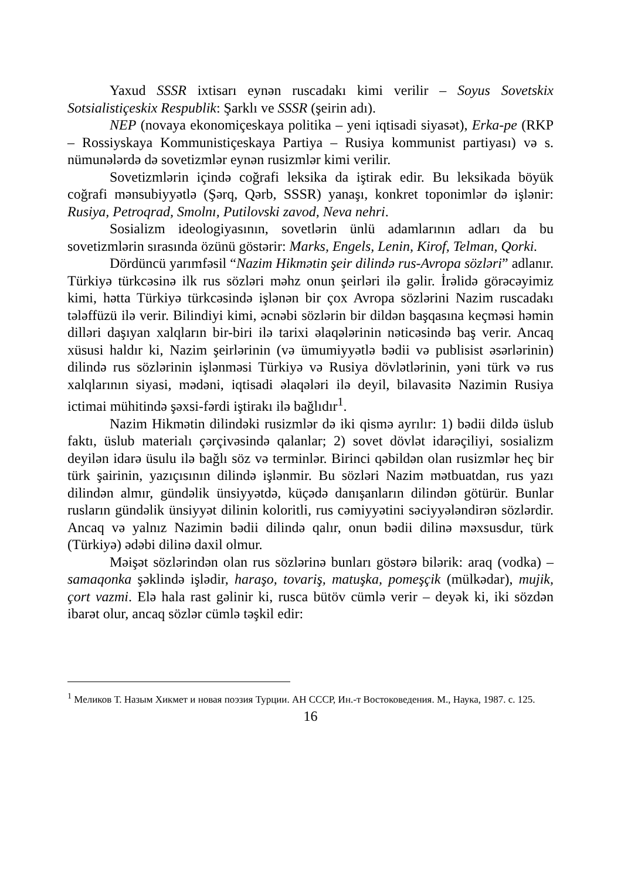Yaxud SSSR ixtisarı eynən ruscadakı kimi verilir – Soyus Sovetskix Sotsialistiçeskix Respublik: Şarklı ve SSSR (şeirin adı).
NEP (novaya ekonomiçeskaya politika – yeni iqtisadi siyasət), Erka-pe (RKP – Rossiyskaya Kommunistiçeskaya Partiya – Rusiya kommunist partiyası) və s. nümunələrdə də sovetizmlər eynən rusizmlər kimi verilir.
Sovetizmlərin içində coğrafi leksika da iştirak edir. Bu leksikada böyük coğrafi mənsubiyyətlə (Şərq, Qərb, SSSR) yanaşı, konkret toponimlər də işlənir: Rusiya, Petroqrad, Smolnı, Putilovski zavod, Neva nehri.
Sosializm ideologiyasının, sovetlərin ünlü adamlarının adları da bu sovetizmlərin sırasında özünü göstərir: Marks, Engels, Lenin, Kirof, Telman, Qorki.
Dördüncü yarımfəsil “Nazim Hikmətin şeir dilində rus-Avropa sözləri” adlanır. Türkiyə türkcəsinə ilk rus sözləri məhz onun şeirləri ilə gəlir. İrəlidə görəcəyimiz kimi, hətta Türkiyə türkcəsində işlənən bir çox Avropa sözlərini Nazim ruscadakı tələffüzü ilə verir. Bilindiyi kimi, əcnəbi sözlərin bir dildən başqasına keçməsi həmin dilləri daşıyan xalqların bir-biri ilə tarixi əlaqələrinin nəticəsində baş verir. Ancaq xüsusi haldır ki, Nazim şeirlərinin (və ümumiyyətlə bədii və publisist əsərlərinin) dilində rus sözlərinin işlənməsi Türkiyə və Rusiya dövlətlərinin, yəni türk və rus xalqlarının siyasi, mədəni, iqtisadi əlaqələri ilə deyil, bilavasitə Nazimin Rusiya ictimai mühitində şəxsi-fərdi iştirakı ilə bağlıdır<sup>1</sup>.
Nazim Hikmətin dilindəki rusizmlər də iki qismə ayrılır: 1) bədii dildə üslub faktı, üslub materialı çərçivəsində qalanlar; 2) sovet dövlət idarəçiliyi, sosializm deyilən idarə üsulu ilə bağlı söz və terminlər. Birinci qəbildən olan rusizmlər heç bir türk şairinin, yazıçısının dilində işlənmir. Bu sözləri Nazim mətbuatdan, rus yazı dilindən almır, gündəlik ünsiyyətdə, küçədə danışanların dilindən götürür. Bunlar rusların gündəlik ünsiyyət dilinin koloritli, rus cəmiyyətini səciyyələndirən sözlərdir. Ancaq və yalnız Nazimin bədii dilində qalır, onun bədii dilinə məxsusdur, türk (Türkiyə) ədəbi dilinə daxil olmur.
Məişət sözlərindən olan rus sözlərinə bunları göstərə bilərik: araq (vodka) – samaqonka şəklində işlədir, haraşo, tovariş, matuşka, pomeşçik (mülkədar), mujik, çort vazmi. Elə hala rast gəlinir ki, rusca bütöv cümlə verir – deyək ki, iki sözdən ibarət olur, ancaq sözlər cümlə təşkil edir:
<sup>1</sup> Меликов Т. Назым Хикмет и новая поэзия Турции. АН СССР, Ин.-т Востоковедения. М., Наука, 1987. с. 125.
16